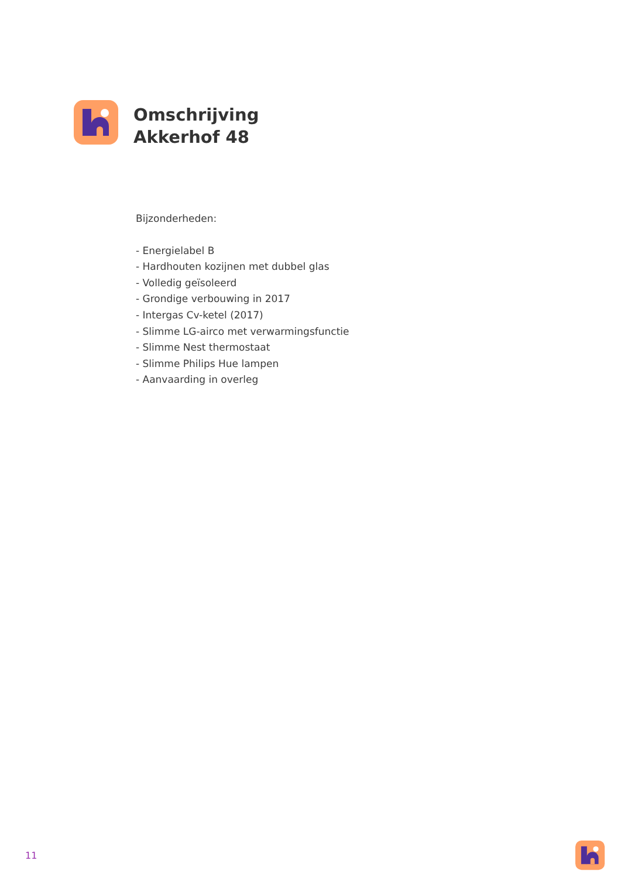Omschrijving
Akkerhof 48
Bijzonderheden:
- Energielabel B
- Hardhouten kozijnen met dubbel glas
- Volledig geïsoleerd
- Grondige verbouwing in 2017
- Intergas Cv-ketel (2017)
- Slimme LG-airco met verwarmingsfunctie
- Slimme Nest thermostaat
- Slimme Philips Hue lampen
- Aanvaarding in overleg
11